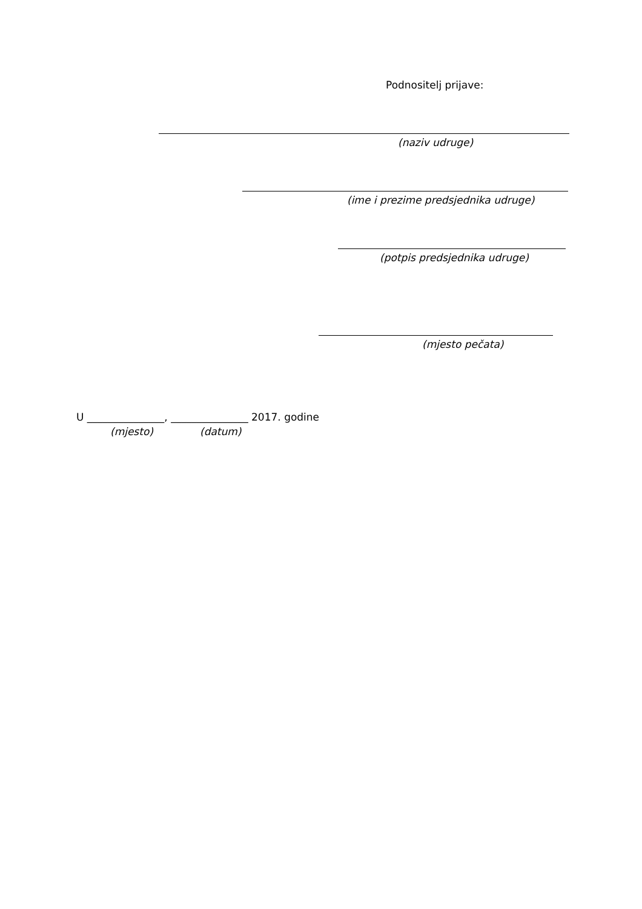Podnositelj prijave:
(naziv udruge)
(ime i prezime predsjednika udruge)
(potpis predsjednika udruge)
(mjesto pečata)
U _______________, _______________ 2017. godine
(mjesto) (datum)